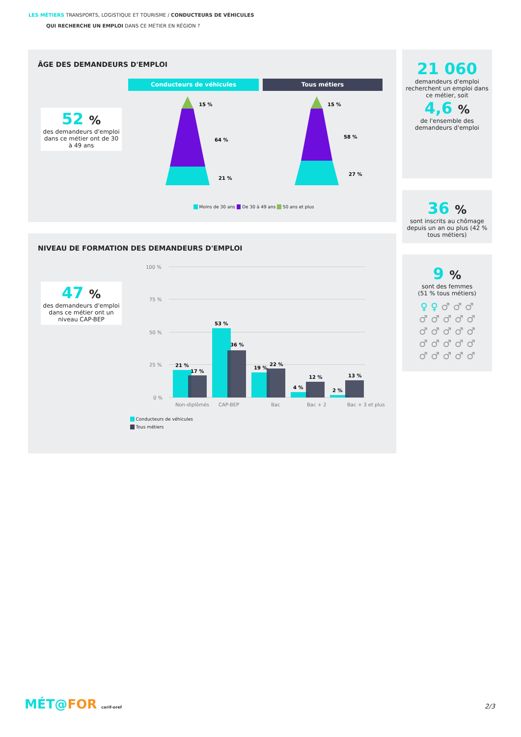LES MÉTIERS TRANSPORTS, LOGISTIQUE ET TOURISME / CONDUCTEURS DE VÉHICULES
QUI RECHERCHE UN EMPLOI DANS CE MÉTIER EN RÉGION ?
ÂGE DES DEMANDEURS D'EMPLOI
52 %
des demandeurs d'emploi dans ce métier ont de 30 à 49 ans
Conducteurs de véhicules Tous métiers
15 %
64 %
21 %
15 %
58 %
27 %
Moins de 30 ans De 30 à 49 ans 50 ans et plus
NIVEAU DE FORMATION DES DEMANDEURS D'EMPLOI
47 %
des demandeurs d'emploi dans ce métier ont un niveau CAP-BEP
100 %
75 %
50 %
25 %
0 %
Non-diplômés
CAP-BEP
Bac
Bac + 2
Bac + 3 et plus
21 %
17 %
53 %
36 %
19 %
22 %
4 %
12 %
2 %
13 %
Conducteurs de véhicules
Tous métiers
21 060
demandeurs d'emploi recherchent un emploi dans ce métier, soit
4,6 %
de l'ensemble des demandeurs d'emploi
36 %
sont inscrits au chômage depuis un an ou plus (42 % tous métiers)
9 %
sont des femmes
(51 % tous métiers)
♀ ♀ ♂ ♂ ♂
♂ ♂ ♂ ♂ ♂
♂ ♂ ♂ ♂ ♂
♂ ♂ ♂ ♂ ♂
♂ ♂ ♂ ♂ ♂
MÉT@FOR carif-oref 2/3